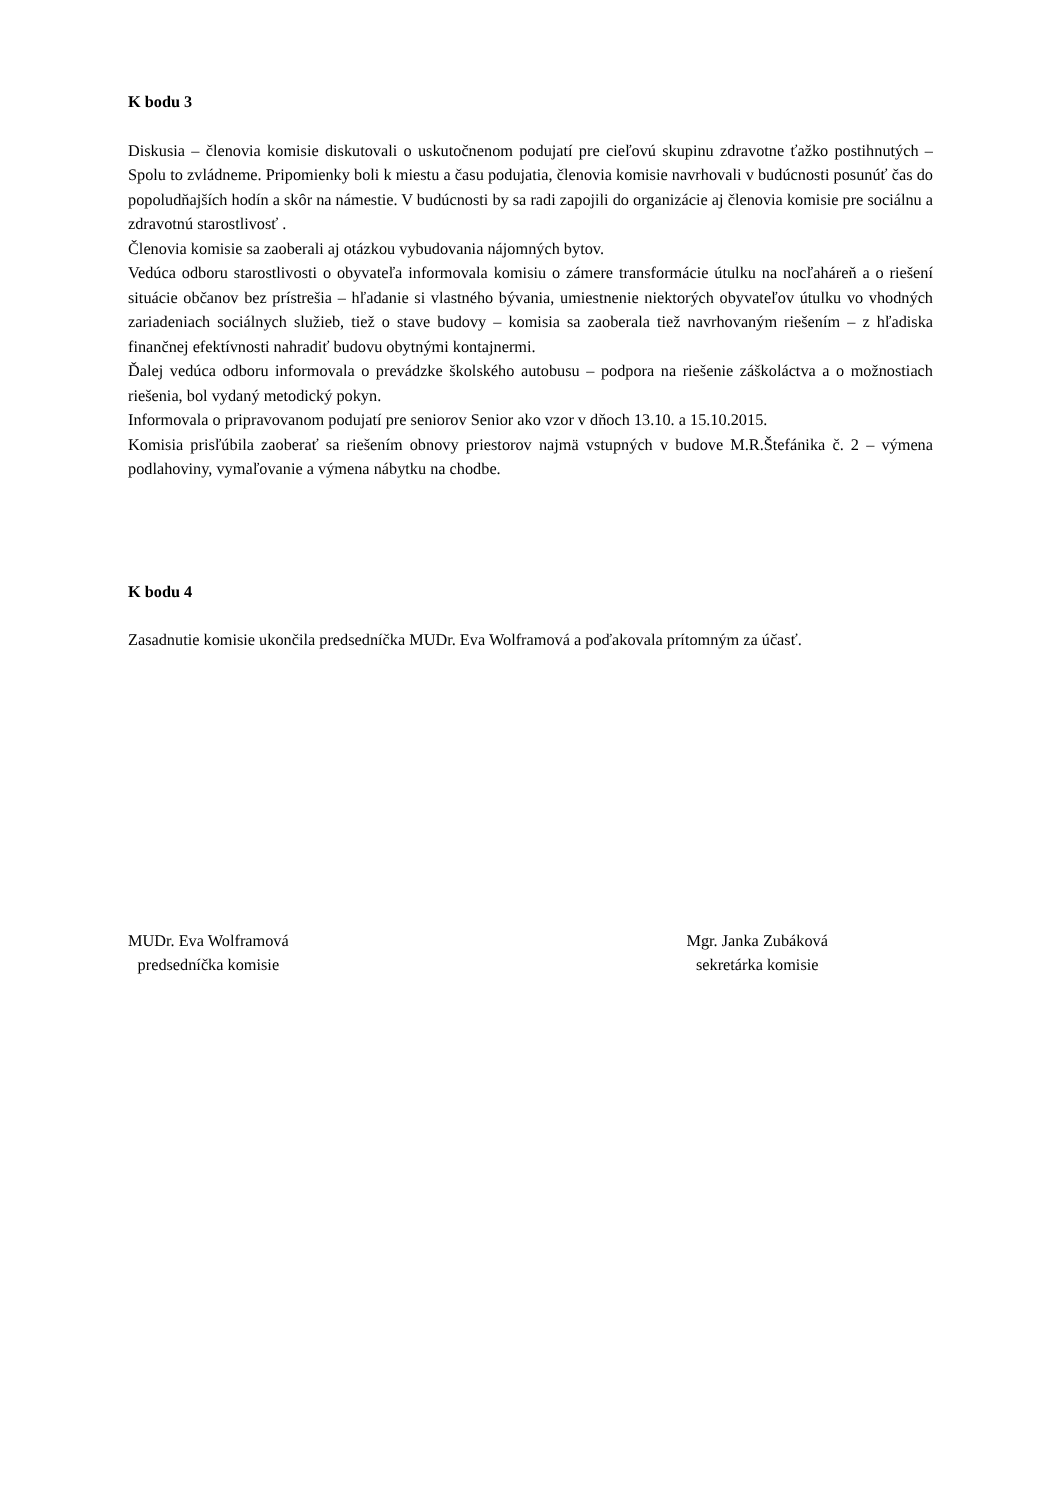K bodu 3
Diskusia – členovia komisie diskutovali o uskutočnenom podujatí pre cieľovú skupinu zdravotne ťažko postihnutých – Spolu to zvládneme. Pripomienky boli k miestu a času podujatia, členovia komisie navrhovali v budúcnosti posunúť čas do popoludňajších hodín a skôr na námestie. V budúcnosti by sa radi zapojili do organizácie aj členovia komisie pre sociálnu a zdravotnú starostlivosť .
Členovia komisie sa zaoberali aj otázkou vybudovania nájomných bytov.
Vedúca odboru starostlivosti o obyvateľa informovala komisiu o zámere transformácie útulku na nocľaháreň a o riešení situácie občanov bez prístrešia – hľadanie si vlastného bývania, umiestnenie niektorých obyvateľov útulku vo vhodných zariadeniach sociálnych služieb, tiež o stave budovy – komisia sa zaoberala tiež navrhovaným riešením – z hľadiska finančnej efektívnosti nahradiť budovu obytnými kontajnermi.
Ďalej vedúca odboru informovala o prevádzke školského autobusu – podpora na riešenie záškoláctva a o možnostiach riešenia, bol vydaný metodický pokyn.
Informovala o pripravovanom podujatí pre seniorov Senior ako vzor v dňoch 13.10. a 15.10.2015.
Komisia prisľúbila zaoberať sa riešením obnovy priestorov najmä vstupných v budove M.R.Štefánika č. 2 – výmena podlahoviny, vymaľovanie a výmena nábytku na chodbe.
K bodu 4
Zasadnutie komisie ukončila predsedníčka MUDr. Eva Wolframová a poďakovala prítomným za účasť.
MUDr. Eva Wolframová
predsedníčka komisie
Mgr. Janka Zubáková
sekretárka komisie